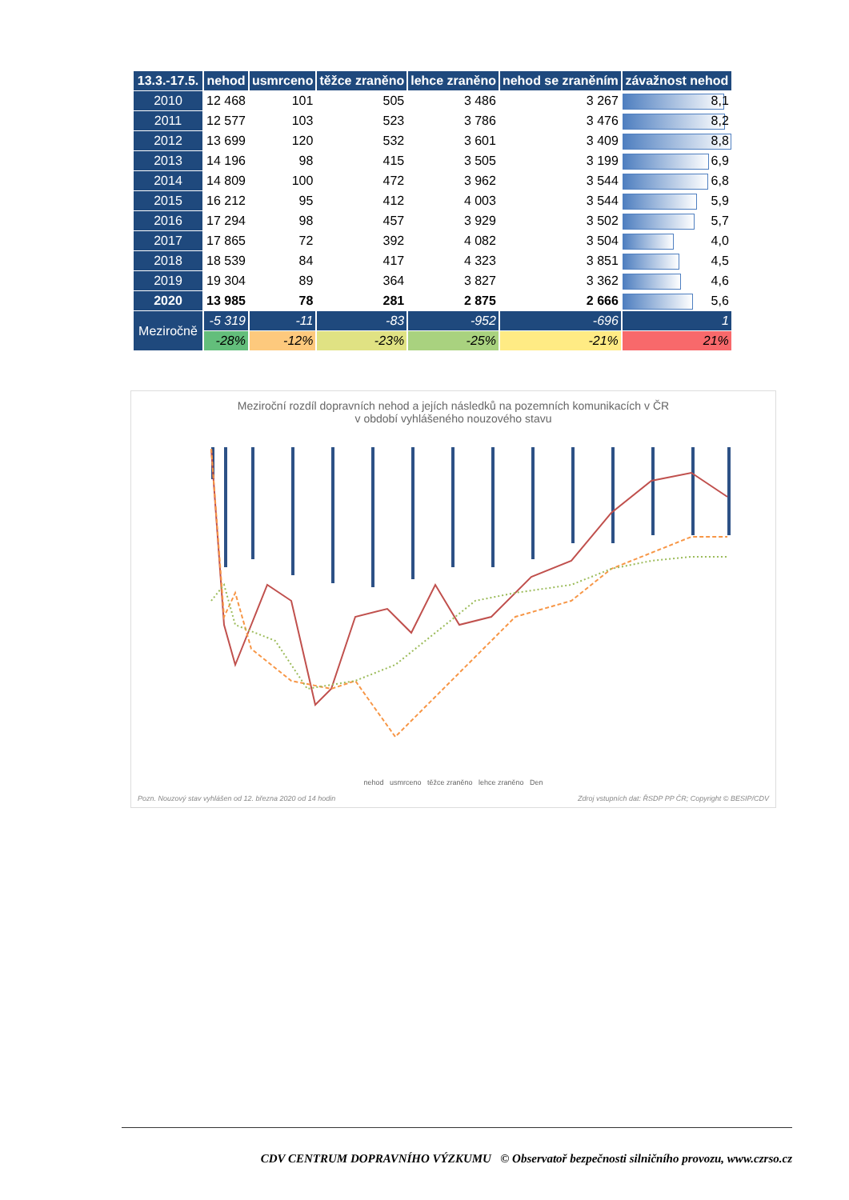| 13.3.-17.5. | nehod | usmrceno | těžce zraněno | lehce zraněno | nehod se zraněním | závažnost nehod |
| --- | --- | --- | --- | --- | --- | --- |
| 2010 | 12 468 | 101 | 505 | 3 486 | 3 267 | 8,1 |
| 2011 | 12 577 | 103 | 523 | 3 786 | 3 476 | 8,2 |
| 2012 | 13 699 | 120 | 532 | 3 601 | 3 409 | 8,8 |
| 2013 | 14 196 | 98 | 415 | 3 505 | 3 199 | 6,9 |
| 2014 | 14 809 | 100 | 472 | 3 962 | 3 544 | 6,8 |
| 2015 | 16 212 | 95 | 412 | 4 003 | 3 544 | 5,9 |
| 2016 | 17 294 | 98 | 457 | 3 929 | 3 502 | 5,7 |
| 2017 | 17 865 | 72 | 392 | 4 082 | 3 504 | 4,0 |
| 2018 | 18 539 | 84 | 417 | 4 323 | 3 851 | 4,5 |
| 2019 | 19 304 | 89 | 364 | 3 827 | 3 362 | 4,6 |
| 2020 | 13 985 | 78 | 281 | 2 875 | 2 666 | 5,6 |
| Meziročně | -5 319 | -11 | -83 | -952 | -696 | 1 |
| | -28% | -12% | -23% | -25% | -21% | 21% |
Meziroční rozdíl dopravních nehod a jejích následků na pozemních komunikacích v ČR
v období vyhlášeného nouzového stavu
nehod usmrceno těžce zraněno lehce zraněno Den
Pozn. Nouzový stav vyhlášen od 12. března 2020 od 14 hodin Zdroj vstupních dat: ŘSDP PP ČR; Copyright © BESIP/CDV
CDV CENTRUM DOPRAVNÍHO VÝZKUMU © Observatoř bezpečnosti silničního provozu, www.czrso.cz